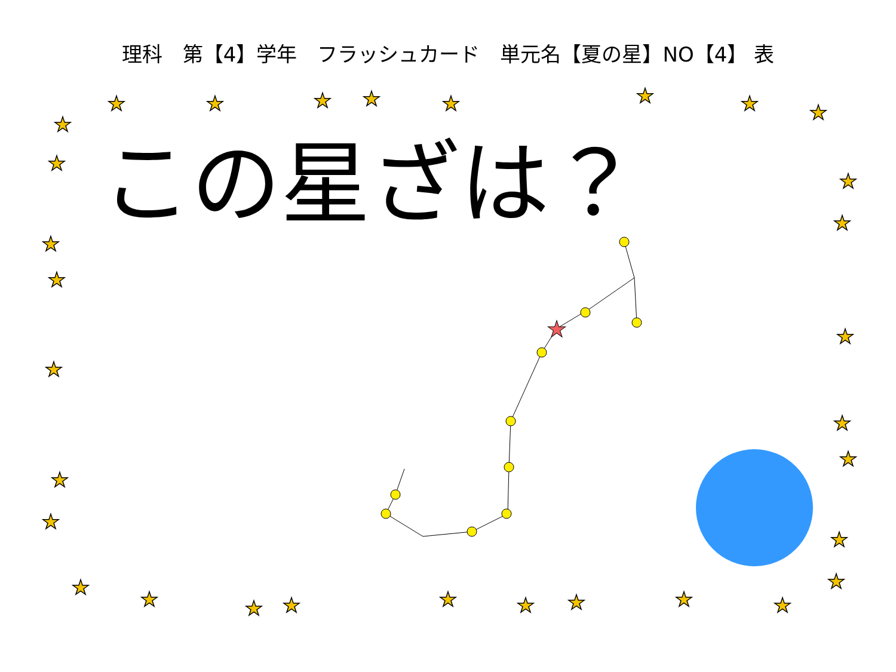★
★
★
★
★
★
★
★
★
★
★
★
★
★
★
★
★
★
★
★
★
★
★
★
★
★
★
★
★
★
★
★
理科　第【4】学年　フラッシュカード　単元名【夏の星】NO【4】 表
この星ざは？